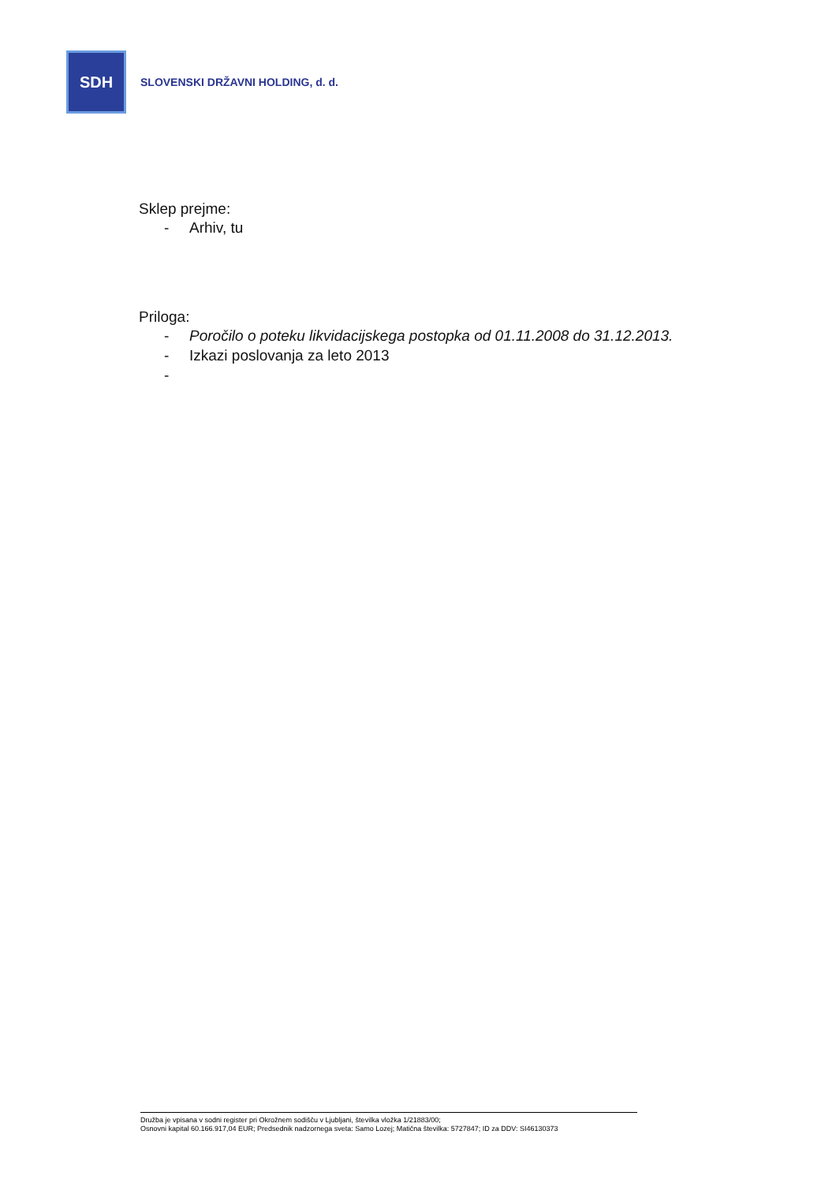SDH
SLOVENSKI DRŽAVNI HOLDING, d. d.
Sklep prejme:
- Arhiv, tu
Priloga:
- Poročilo o poteku likvidacijskega postopka od 01.11.2008 do 31.12.2013.
- Izkazi poslovanja za leto 2013
-
Družba je vpisana v sodni register pri Okrožnem sodišču v Ljubljani, številka vložka 1/21883/00;
Osnovni kapital 60.166.917,04 EUR; Predsednik nadzornega sveta: Samo Lozej; Matična številka: 5727847; ID za DDV: SI46130373